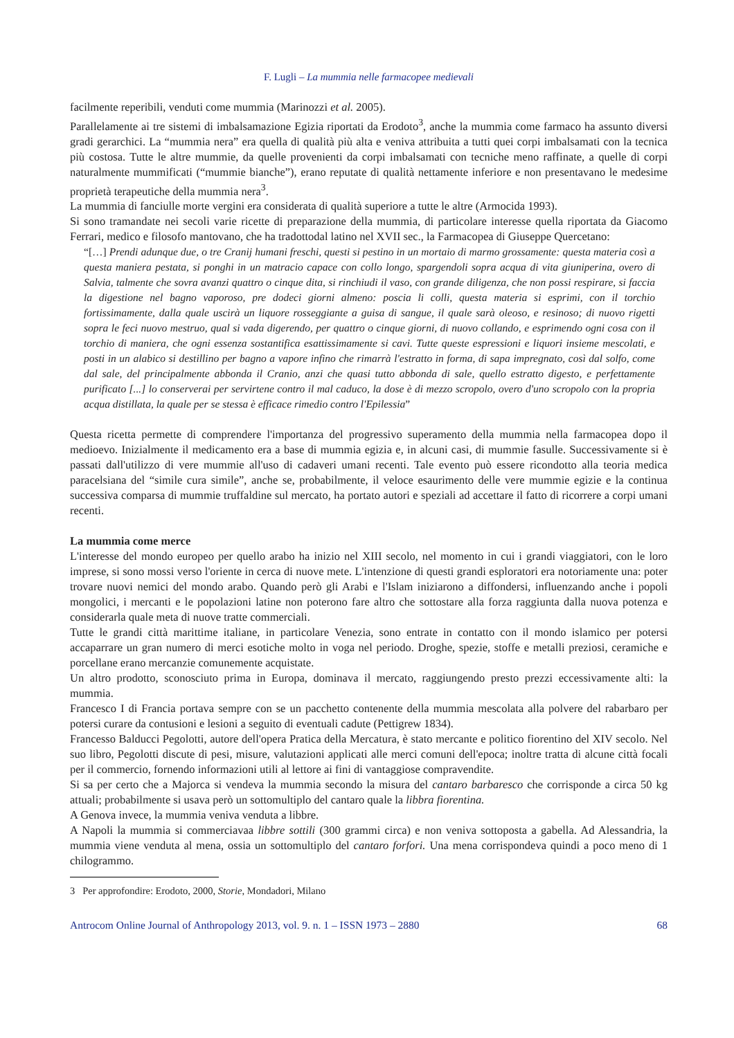F. Lugli – La mummia nelle farmacopee medievali
facilmente reperibili, venduti come mummia (Marinozzi et al. 2005).
Parallelamente ai tre sistemi di imbalsamazione Egizia riportati da Erodoto<sup>3</sup>, anche la mummia come farmaco ha assunto diversi gradi gerarchici. La “mummia nera” era quella di qualità più alta e veniva attribuita a tutti quei corpi imbalsamati con la tecnica più costosa. Tutte le altre mummie, da quelle provenienti da corpi imbalsamati con tecniche meno raffinate, a quelle di corpi naturalmente mummificati (“mummie bianche”), erano reputate di qualità nettamente inferiore e non presentavano le medesime proprietà terapeutiche della mummia nera<sup>3</sup>.
La mummia di fanciulle morte vergini era considerata di qualità superiore a tutte le altre (Armocida 1993).
Si sono tramandate nei secoli varie ricette di preparazione della mummia, di particolare interesse quella riportata da Giacomo Ferrari, medico e filosofo mantovano, che ha tradottodal latino nel XVII sec., la Farmacopea di Giuseppe Quercetano:
“[…] Prendi adunque due, o tre Cranij humani freschi, questi si pestino in un mortaio di marmo grossamente: questa materia così a questa maniera pestata, si ponghi in un matracio capace con collo longo, spargendoli sopra acqua di vita giuniperina, overo di Salvia, talmente che sovra avanzi quattro o cinque dita, si rinchiudi il vaso, con grande diligenza, che non possi respirare, si faccia la digestione nel bagno vaporoso, pre dodeci giorni almeno: poscia li colli, questa materia si esprimi, con il torchio fortissimamente, dalla quale uscirà un liquore rosseggiante a guisa di sangue, il quale sarà oleoso, e resinoso; di nuovo rigetti sopra le feci nuovo mestruo, qual si vada digerendo, per quattro o cinque giorni, di nuovo collando, e esprimendo ogni cosa con il torchio di maniera, che ogni essenza sostantifica esattissimamente si cavi. Tutte queste espressioni e liquori insieme mescolati, e posti in un alabico si destillino per bagno a vapore infino che rimarrà l'estratto in forma, di sapa impregnato, così dal solfo, come dal sale, del principalmente abbonda il Cranio, anzi che quasi tutto abbonda di sale, quello estratto digesto, e perfettamente purificato [...] lo conserverai per servirtene contro il mal caduco, la dose è di mezzo scropolo, overo d'uno scropolo con la propria acqua distillata, la quale per se stessa è efficace rimedio contro l'Epilessia”
Questa ricetta permette di comprendere l'importanza del progressivo superamento della mummia nella farmacopea dopo il medioevo. Inizialmente il medicamento era a base di mummia egizia e, in alcuni casi, di mummie fasulle. Successivamente si è passati dall'utilizzo di vere mummie all'uso di cadaveri umani recenti. Tale evento può essere ricondotto alla teoria medica paracelsiana del “simile cura simile”, anche se, probabilmente, il veloce esaurimento delle vere mummie egizie e la continua successiva comparsa di mummie truffaldine sul mercato, ha portato autori e speziali ad accettare il fatto di ricorrere a corpi umani recenti.
La mummia come merce
L'interesse del mondo europeo per quello arabo ha inizio nel XIII secolo, nel momento in cui i grandi viaggiatori, con le loro imprese, si sono mossi verso l'oriente in cerca di nuove mete. L'intenzione di questi grandi esploratori era notoriamente una: poter trovare nuovi nemici del mondo arabo. Quando però gli Arabi e l'Islam iniziarono a diffondersi, influenzando anche i popoli mongolici, i mercanti e le popolazioni latine non poterono fare altro che sottostare alla forza raggiunta dalla nuova potenza e considerarla quale meta di nuove tratte commerciali.
Tutte le grandi città marittime italiane, in particolare Venezia, sono entrate in contatto con il mondo islamico per potersi accaparrare un gran numero di merci esotiche molto in voga nel periodo. Droghe, spezie, stoffe e metalli preziosi, ceramiche e porcellane erano mercanzie comunemente acquistate.
Un altro prodotto, sconosciuto prima in Europa, dominava il mercato, raggiungendo presto prezzi eccessivamente alti: la mummia.
Francesco I di Francia portava sempre con se un pacchetto contenente della mummia mescolata alla polvere del rabarbaro per potersi curare da contusioni e lesioni a seguito di eventuali cadute (Pettigrew 1834).
Francesso Balducci Pegolotti, autore dell'opera Pratica della Mercatura, è stato mercante e politico fiorentino del XIV secolo. Nel suo libro, Pegolotti discute di pesi, misure, valutazioni applicati alle merci comuni dell'epoca; inoltre tratta di alcune città focali per il commercio, fornendo informazioni utili al lettore ai fini di vantaggiose compravendite.
Si sa per certo che a Majorca si vendeva la mummia secondo la misura del cantaro barbaresco che corrisponde a circa 50 kg attuali; probabilmente si usava però un sottomultiplo del cantaro quale la libbra fiorentina.
A Genova invece, la mummia veniva venduta a libbre.
A Napoli la mummia si commerciavaa libbre sottili (300 grammi circa) e non veniva sottoposta a gabella. Ad Alessandria, la mummia viene venduta al mena, ossia un sottomultiplo del cantaro forfori. Una mena corrispondeva quindi a poco meno di 1 chilogrammo.
3 Per approfondire: Erodoto, 2000, Storie, Mondadori, Milano
Antrocom Online Journal of Anthropology 2013, vol. 9. n. 1 – ISSN 1973 – 2880 68